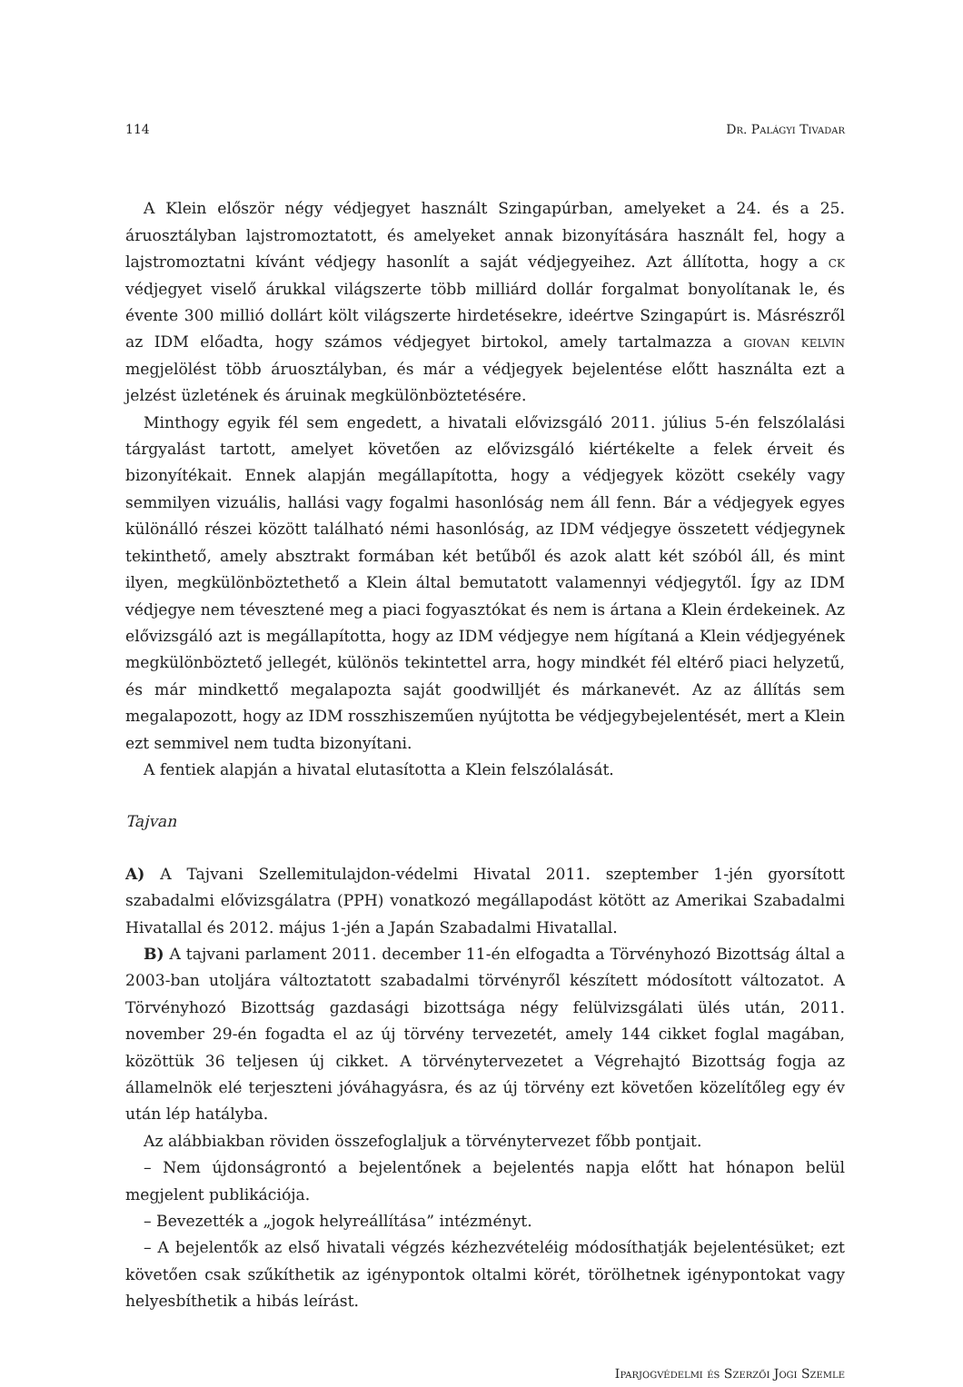114 Dr. Palágyi Tivadar
A Klein először négy védjegyet használt Szingapúrban, amelyeket a 24. és a 25. áruosztályban lajstromoztatott, és amelyeket annak bizonyítására használt fel, hogy a lajstromoztatni kívánt védjegy hasonlít a saját védjegyeihez. Azt állította, hogy a ck védjegyet viselő árukkal világszerte több milliárd dollár forgalmat bonyolítanak le, és évente 300 millió dollárt költ világszerte hirdetésekre, ideértve Szingapúrt is. Másrészről az IDM előadta, hogy számos védjegyet birtokol, amely tartalmazza a giovan kelvin megjelölést több áruosztályban, és már a védjegyek bejelentése előtt használta ezt a jelzést üzletének és áruinak megkülönböztetésére.
Minthogy egyik fél sem engedett, a hivatali elővizsgáló 2011. július 5-én felszólalási tárgyalást tartott, amelyet követően az elővizsgáló kiértékelte a felek érveit és bizonyítékait. Ennek alapján megállapította, hogy a védjegyek között csekély vagy semmilyen vizuális, hallási vagy fogalmi hasonlóság nem áll fenn. Bár a védjegyek egyes különálló részei között található némi hasonlóság, az IDM védjegye összetett védjegynek tekinthető, amely absztrakt formában két betűből és azok alatt két szóból áll, és mint ilyen, megkülönböztethető a Klein által bemutatott valamennyi védjegytől. Így az IDM védjegye nem tévesztené meg a piaci fogyasztókat és nem is ártana a Klein érdekeinek. Az elővizsgáló azt is megállapította, hogy az IDM védjegye nem hígítaná a Klein védjegyének megkülönböztető jellegét, különös tekintettel arra, hogy mindkét fél eltérő piaci helyzetű, és már mindkettő megalapozta saját goodwilljét és márkanevét. Az az állítás sem megalapozott, hogy az IDM rosszhiszeműen nyújtotta be védjegybejelentését, mert a Klein ezt semmivel nem tudta bizonyítani.
A fentiek alapján a hivatal elutasította a Klein felszólalását.
Tajvan
A) A Tajvani Szellemitulajdon-védelmi Hivatal 2011. szeptember 1-jén gyorsított szabadalmi elővizsgálatra (PPH) vonatkozó megállapodást kötött az Amerikai Szabadalmi Hivatallal és 2012. május 1-jén a Japán Szabadalmi Hivatallal.
B) A tajvani parlament 2011. december 11-én elfogadta a Törvényhozó Bizottság által a 2003-ban utoljára változtatott szabadalmi törvényről készített módosított változatot. A Törvényhozó Bizottság gazdasági bizottsága négy felülvizsgálati ülés után, 2011. november 29-én fogadta el az új törvény tervezetét, amely 144 cikket foglal magában, közöttük 36 teljesen új cikket. A törvénytervezetet a Végrehajtó Bizottság fogja az államelnök elé terjeszteni jóváhagyásra, és az új törvény ezt követően közelítőleg egy év után lép hatályba.
Az alábbiakban röviden összefoglaljuk a törvénytervezet főbb pontjait.
– Nem újdonságrontó a bejelentőnek a bejelentés napja előtt hat hónapon belül megjelent publikációja.
– Bevezették a „jogok helyreállítása” intézményt.
– A bejelentők az első hivatali végzés kézhezvételéig módosíthatják bejelentésüket; ezt követően csak szűkíthetik az igénypontok oltalmi körét, törölhetnek igénypontokat vagy helyesbíthetik a hibás leírást.
Iparjogvédelmi és Szerzői Jogi Szemle